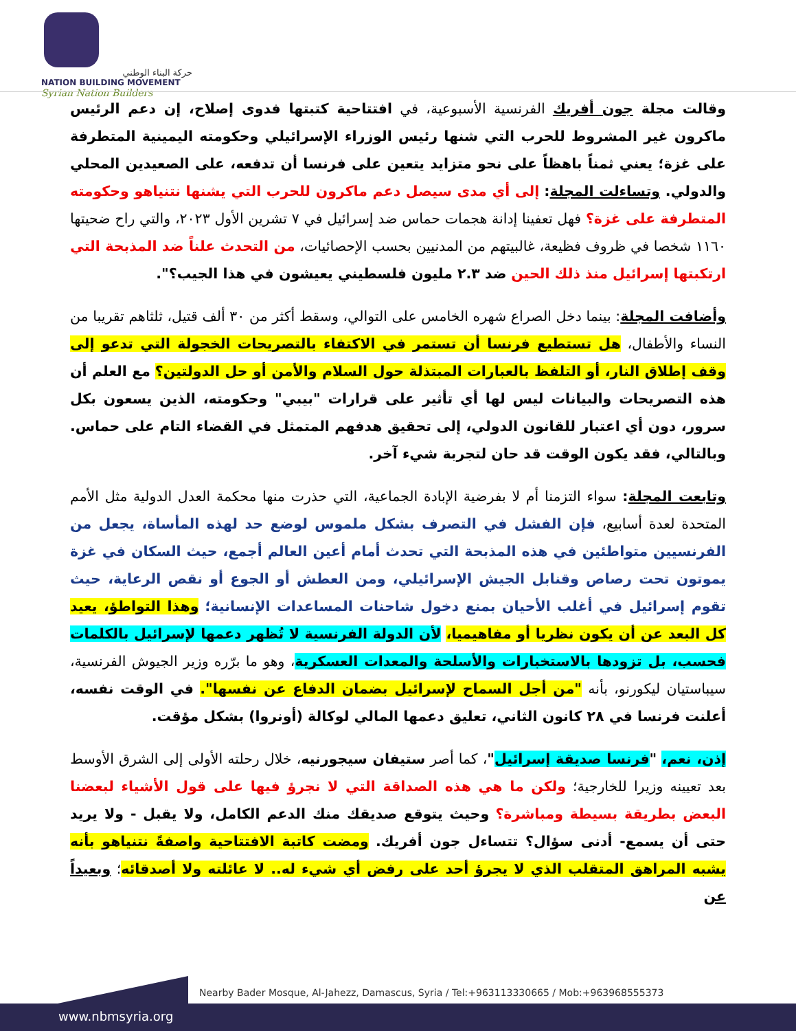حركة البناء الوطني
NATION BUILDING MOVEMENT
Syrian Nation Builders
وقالت مجلة جون أفريك الفرنسية الأسبوعية، في افتتاحية كتبتها فدوى إصلاح، إن دعم الرئيس ماكرون غير المشروط للحرب التي شنها رئيس الوزراء الإسرائيلي وحكومته اليمينية المتطرفة على غزة؛ يعني ثمناً باهظاً على نحو متزايد يتعين على فرنسا أن تدفعه، على الصعيدين المحلي والدولي. وتساءلت المجلة: إلى أي مدى سيصل دعم ماكرون للحرب التي يشنها نتنياهو وحكومته المتطرفة على غزة؟ فهل تعفينا إدانة هجمات حماس ضد إسرائيل في ٧ تشرين الأول ٢٠٢٣، والتي راح ضحيتها ١١٦٠ شخصا في ظروف فظيعة، غالبيتهم من المدنيين بحسب الإحصائيات، من التحدث علناً ضد المذبحة التي ارتكبتها إسرائيل منذ ذلك الحين ضد ٢.٣ مليون فلسطيني يعيشون في هذا الجيب؟".
وأضافت المجلة: بينما دخل الصراع شهره الخامس على التوالي، وسقط أكثر من ٣٠ ألف قتيل، ثلثاهم تقريبا من النساء والأطفال، هل تستطيع فرنسا أن تستمر في الاكتفاء بالتصريحات الخجولة التي تدعو إلى وقف إطلاق النار، أو التلفظ بالعبارات المبتذلة حول السلام والأمن أو حل الدولتين؟ مع العلم أن هذه التصريحات والبيانات ليس لها أي تأثير على قرارات "بيبي" وحكومته، الذين يسعون بكل سرور، دون أي اعتبار للقانون الدولي، إلى تحقيق هدفهم المتمثل في القضاء التام على حماس. وبالتالي، فقد يكون الوقت قد حان لتجربة شيء آخر.
وتابعت المجلة: سواء التزمنا أم لا بفرضية الإبادة الجماعية، التي حذرت منها محكمة العدل الدولية مثل الأمم المتحدة لعدة أسابيع، فإن الفشل في التصرف بشكل ملموس لوضع حد لهذه المأساة، يجعل من الفرنسيين متواطئين في هذه المذبحة التي تحدث أمام أعين العالم أجمع، حيث السكان في غزة يموتون تحت رصاص وقنابل الجيش الإسرائيلي، ومن العطش أو الجوع أو نقص الرعاية، حيث تقوم إسرائيل في أغلب الأحيان بمنع دخول شاحنات المساعدات الإنسانية؛ وهذا التواطؤ، يعيد كل البعد عن أن يكون نظريا أو مفاهيميا، لأن الدولة الفرنسية لا تُظهر دعمها لإسرائيل بالكلمات فحسب، بل تزودها بالاستخبارات والأسلحة والمعدات العسكرية، وهو ما برّره وزير الجيوش الفرنسية، سيباستيان ليكورنو، بأنه "من أجل السماح لإسرائيل بضمان الدفاع عن نفسها". في الوقت نفسه، أعلنت فرنسا في ٢٨ كانون الثاني، تعليق دعمها المالي لوكالة (أونروا) بشكل مؤقت.
إذن، نعم، "فرنسا صديقة إسرائيل"، كما أصر ستيفان سيجورنيه، خلال رحلته الأولى إلى الشرق الأوسط بعد تعيينه وزيرا للخارجية؛ ولكن ما هي هذه الصداقة التي لا نجرؤ فيها على قول الأشياء لبعضنا البعض بطريقة بسيطة ومباشرة؟ وحيث يتوقع صديقك منك الدعم الكامل، ولا يقبل - ولا يريد حتى أن يسمع- أدنى سؤال؟ تتساءل جون أفريك. ومضت كاتبة الافتتاحية واصفةً نتنياهو بأنه يشبه المراهق المتقلب الذي لا يجرؤ أحد على رفض أي شيء له.. لا عائلته ولا أصدقائه؛ وبعيداً عن
Nearby Bader Mosque, Al-Jahezz, Damascus, Syria / Tel:+963113330665 / Mob:+963968555373
www.nbmsyria.org